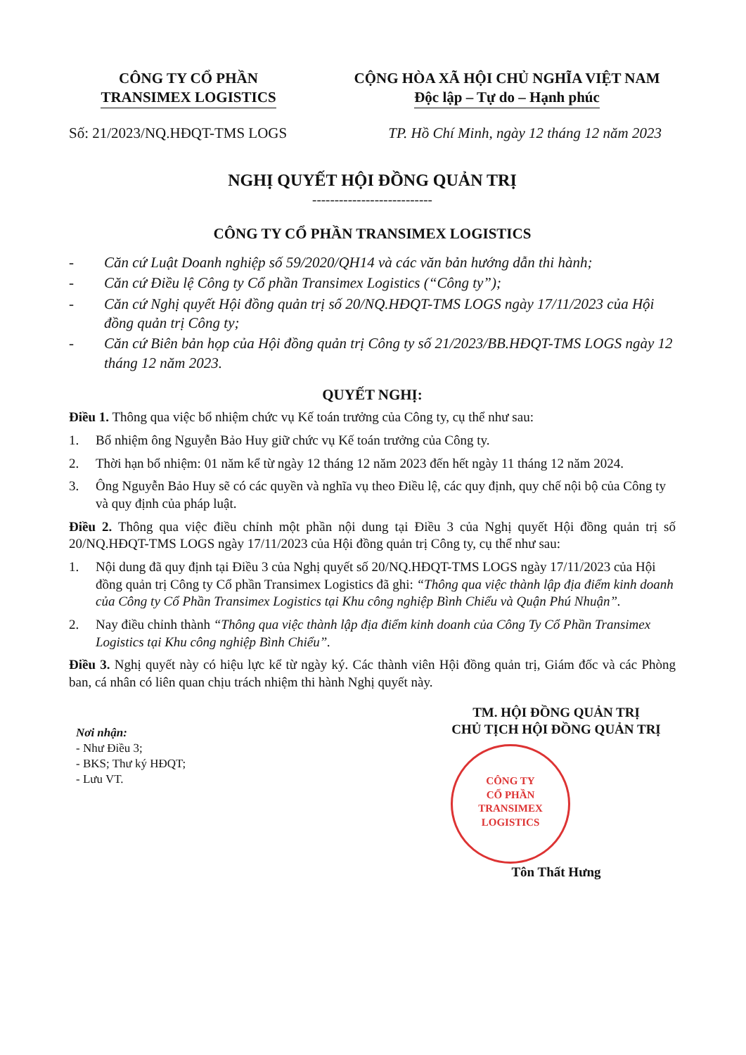CÔNG TY CỔ PHẦN
TRANSIMEX LOGISTICS
CỘNG HÒA XÃ HỘI CHỦ NGHĨA VIỆT NAM
Độc lập – Tự do – Hạnh phúc
Số: 21/2023/NQ.HĐQT-TMS LOGS TP. Hồ Chí Minh, ngày 12 tháng 12 năm 2023
NGHỊ QUYẾT HỘI ĐỒNG QUẢN TRỊ
---------------------------
CÔNG TY CỔ PHẦN TRANSIMEX LOGISTICS
- Căn cứ Luật Doanh nghiệp số 59/2020/QH14 và các văn bản hướng dẫn thi hành;
- Căn cứ Điều lệ Công ty Cổ phần Transimex Logistics (“Công ty”);
- Căn cứ Nghị quyết Hội đồng quản trị số 20/NQ.HĐQT-TMS LOGS ngày 17/11/2023 của Hội đồng quản trị Công ty;
- Căn cứ Biên bản họp của Hội đồng quản trị Công ty số 21/2023/BB.HĐQT-TMS LOGS ngày 12 tháng 12 năm 2023.
QUYẾT NGHỊ:
Điều 1. Thông qua việc bổ nhiệm chức vụ Kế toán trưởng của Công ty, cụ thể như sau:
1. Bổ nhiệm ông Nguyễn Bảo Huy giữ chức vụ Kế toán trưởng của Công ty.
2. Thời hạn bổ nhiệm: 01 năm kể từ ngày 12 tháng 12 năm 2023 đến hết ngày 11 tháng 12 năm 2024.
3. Ông Nguyễn Bảo Huy sẽ có các quyền và nghĩa vụ theo Điều lệ, các quy định, quy chế nội bộ của Công ty và quy định của pháp luật.
Điều 2. Thông qua việc điều chỉnh một phần nội dung tại Điều 3 của Nghị quyết Hội đồng quản trị số 20/NQ.HĐQT-TMS LOGS ngày 17/11/2023 của Hội đồng quản trị Công ty, cụ thể như sau:
1. Nội dung đã quy định tại Điều 3 của Nghị quyết số 20/NQ.HĐQT-TMS LOGS ngày 17/11/2023 của Hội đồng quản trị Công ty Cổ phần Transimex Logistics đã ghi: “Thông qua việc thành lập địa điểm kinh doanh của Công ty Cổ Phần Transimex Logistics tại Khu công nghiệp Bình Chiểu và Quận Phú Nhuận”.
2. Nay điều chỉnh thành “Thông qua việc thành lập địa điểm kinh doanh của Công Ty Cổ Phần Transimex Logistics tại Khu công nghiệp Bình Chiểu”.
Điều 3. Nghị quyết này có hiệu lực kể từ ngày ký. Các thành viên Hội đồng quản trị, Giám đốc và các Phòng ban, cá nhân có liên quan chịu trách nhiệm thi hành Nghị quyết này.
Nơi nhận:
- Như Điều 3;
- BKS; Thư ký HĐQT;
- Lưu VT.
TM. HỘI ĐỒNG QUẢN TRỊ
CHỦ TỊCH HỘI ĐỒNG QUẢN TRỊ
CÔNG TY
CỔ PHẦN
TRANSIMEX
LOGISTICS
Tôn Thất Hưng